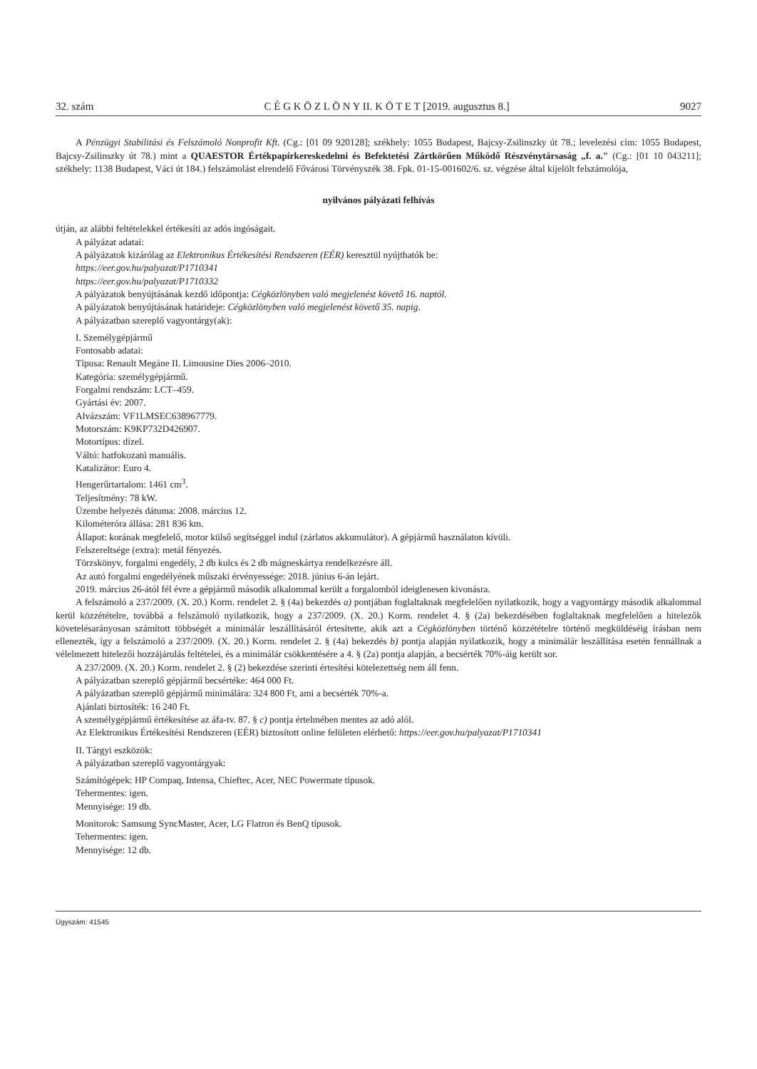32. szám C É G K Ö Z L Ö N Y II. K Ö T E T [2019. augusztus 8.] 9027
A Pénzügyi Stabilitási és Felszámoló Nonprofit Kft. (Cg.: [01 09 920128]; székhely: 1055 Budapest, Bajcsy-Zsilinszky út 78.; levelezési cím: 1055 Budapest, Bajcsy-Zsilinszky út 78.) mint a QUAESTOR Értékpapírkereskedelmi és Befektetési Zártkörűen Működő Részvénytársaság „f. a." (Cg.: [01 10 043211]; székhely: 1138 Budapest, Váci út 184.) felszámolást elrendelő Fővárosi Törvényszék 38. Fpk. 01-15-001602/6. sz. végzése által kijelölt felszámolója,
nyilvános pályázati felhívás
útján, az alábbi feltételekkel értékesíti az adós ingóságait.
A pályázat adatai:
A pályázatok kizárólag az Elektronikus Értékesítési Rendszeren (EÉR) keresztül nyújthatók be:
https://eer.gov.hu/palyazat/P1710341
https://eer.gov.hu/palyazat/P1710332
A pályázatok benyújtásának kezdő időpontja: Cégközlönyben való megjelenést követő 16. naptól.
A pályázatok benyújtásának határideje: Cégközlönyben való megjelenést követő 35. napig.
A pályázatban szereplő vagyontárgy(ak):
I. Személygépjármű
Fontosabb adatai:
Típusa: Renault Megáne II. Limousine Dies 2006–2010.
Kategória: személygépjármű.
Forgalmi rendszám: LCT–459.
Gyártási év: 2007.
Alvázszám: VF1LMSEC638967779.
Motorszám: K9KP732D426907.
Motortípus: dízel.
Váltó: hatfokozatú manuális.
Katalizátor: Euro 4.
Hengerűrtartalom: 1461 cm<sup>3</sup>.
Teljesítmény: 78 kW.
Üzembe helyezés dátuma: 2008. március 12.
Kilométeróra állása: 281 836 km.
Állapot: korának megfelelő, motor külső segítséggel indul (zárlatos akkumulátor). A gépjármű használaton kívüli.
Felszereltsége (extra): metál fényezés.
Törzskönyv, forgalmi engedély, 2 db kulcs és 2 db mágneskártya rendelkezésre áll.
Az autó forgalmi engedélyének műszaki érvényessége: 2018. június 6-án lejárt.
2019. március 26-ától fél évre a gépjármű második alkalommal került a forgalomból ideiglenesen kivonásra.
A felszámoló a 237/2009. (X. 20.) Korm. rendelet 2. § (4a) bekezdés a) pontjában foglaltaknak megfelelően nyilatkozik, hogy a vagyontárgy második alkalommal kerül közzétételre, továbbá a felszámoló nyilatkozik, hogy a 237/2009. (X. 20.) Korm. rendelet 4. § (2a) bekezdésében foglaltaknak megfelelően a hitelezők követelésarányosan számított többségét a minimálár leszállításáról értesítette, akik azt a Cégközlönyben történő közzétételre történő megküldéséig írásban nem ellenezték, így a felszámoló a 237/2009. (X. 20.) Korm. rendelet 2. § (4a) bekezdés b) pontja alapján nyilatkozik, hogy a minimálár leszállítása esetén fennállnak a vélelmezett hitelezői hozzájárulás feltételei, és a minimálár csökkentésére a 4. § (2a) pontja alapján, a becsérték 70%-áig került sor.
A 237/2009. (X. 20.) Korm. rendelet 2. § (2) bekezdése szerinti értesítési kötelezettség nem áll fenn.
A pályázatban szereplő gépjármű becsértéke: 464 000 Ft.
A pályázatban szereplő gépjármű minimálára: 324 800 Ft, ami a becsérték 70%-a.
Ajánlati biztosíték: 16 240 Ft.
A személygépjármű értékesítése az áfa-tv. 87. § c) pontja értelmében mentes az adó alól.
Az Elektronikus Értékesítési Rendszeren (EÉR) biztosított online felületen elérhető: https://eer.gov.hu/palyazat/P1710341
II. Tárgyi eszközök:
A pályázatban szereplő vagyontárgyak:
Számítógépek: HP Compaq, Intensa, Chieftec, Acer, NEC Powermate típusok.
Tehermentes: igen.
Mennyisége: 19 db.
Monitorok: Samsung SyncMaster, Acer, LG Flatron és BenQ típusok.
Tehermentes: igen.
Mennyisége: 12 db.
Ügyszám: 41545